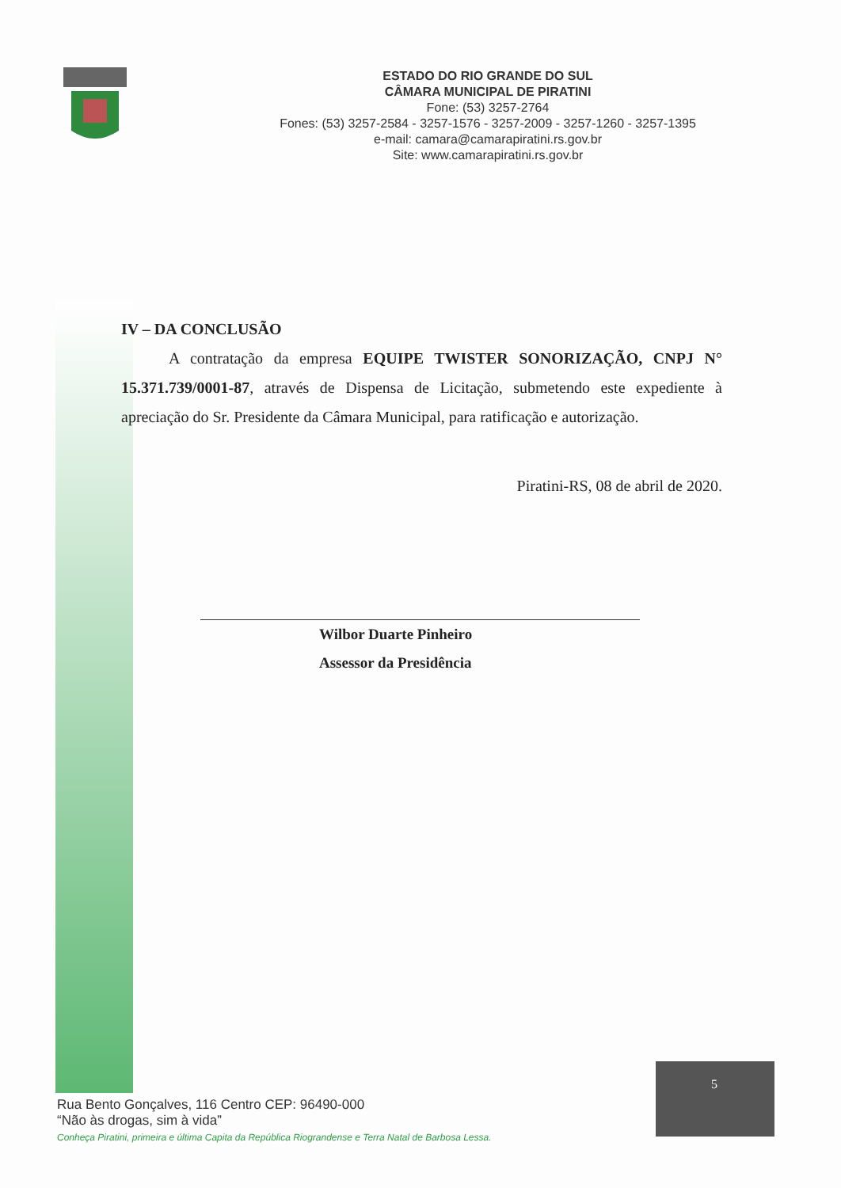ESTADO DO RIO GRANDE DO SUL
CÂMARA MUNICIPAL DE PIRATINI
Fone: (53) 3257-2764
Fones: (53) 3257-2584 - 3257-1576 - 3257-2009 - 3257-1260 - 3257-1395
e-mail: camara@camarapiratini.rs.gov.br
Site: www.camarapiratini.rs.gov.br
IV – DA CONCLUSÃO
A contratação da empresa EQUIPE TWISTER SONORIZAÇÃO, CNPJ N° 15.371.739/0001-87, através de Dispensa de Licitação, submetendo este expediente à apreciação do Sr. Presidente da Câmara Municipal, para ratificação e autorização.
Piratini-RS, 08 de abril de 2020.
Wilbor Duarte Pinheiro
Assessor da Presidência
Rua Bento Gonçalves, 116 Centro CEP: 96490-000
“Não às drogas, sim à vida”
Conheça Piratini, primeira e última Capita da República Riograndense e Terra Natal de Barbosa Lessa.
5